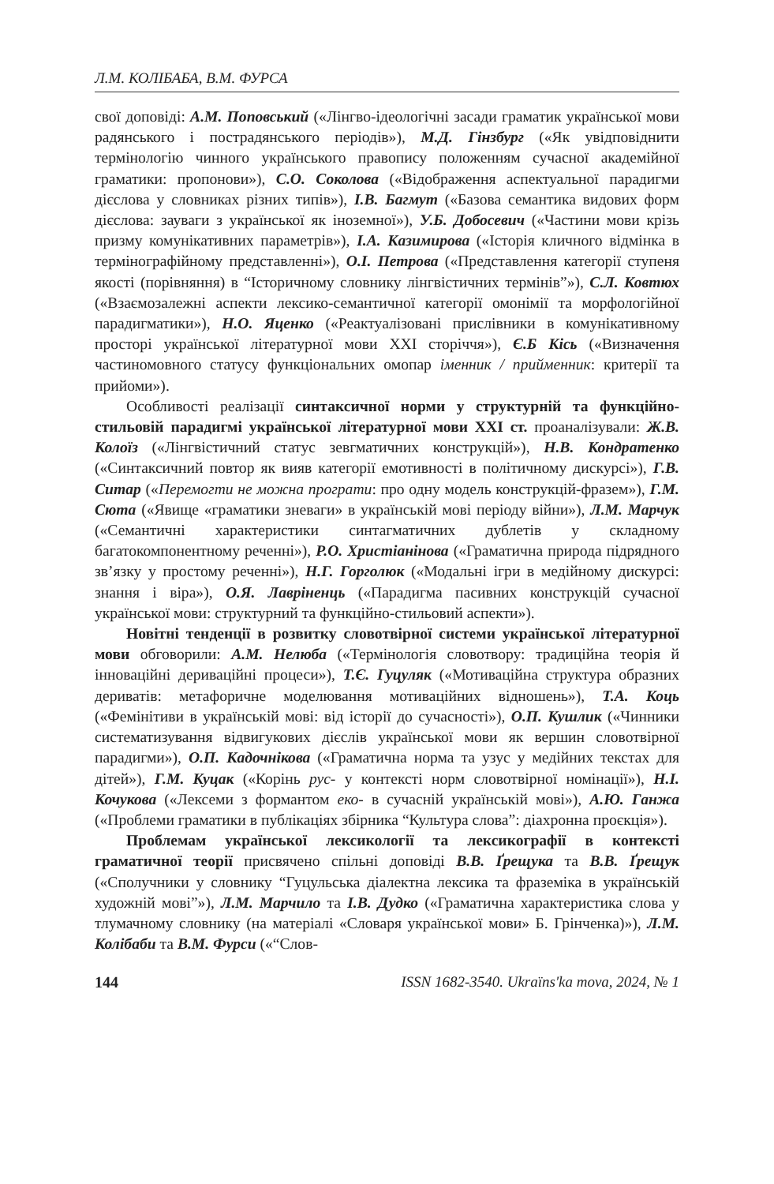Л.М. КОЛІБАБА, В.М. ФУРСА
свої доповіді: А.М. Поповський («Лінгво-ідеологічні засади граматик української мови радянського і пострадянського періодів»), М.Д. Гінзбург («Як увідповіднити термінологію чинного українського правопису положенням сучасної академійної граматики: пропонови»), С.О. Соколова («Відображення аспектуальної парадигми дієслова у словниках різних типів»), І.В. Багмут («Базова семантика видових форм дієслова: зауваги з української як іноземної»), У.Б. Добосевич («Частини мови крізь призму комунікативних параметрів»), І.А. Казимирова («Історія кличного відмінка в термінографійному представленні»), О.І. Петрова («Представлення категорії ступеня якості (порівняння) в “Історичному словнику лінгвістичних термінів”»), С.Л. Ковтюх («Взаємозалежні аспекти лексико-семантичної категорії омонімії та морфологійної парадигматики»), Н.О. Яценко («Реактуалізовані прислівники в комунікативному просторі української літературної мови XXI сторіччя»), Є.Б Кісь («Визначення частиномовного статусу функціональних омопар іменник / прийменник: критерії та прийоми»).
Особливості реалізації синтаксичної норми у структурній та функційно-стильовій парадигмі української літературної мови XXI ст. проаналізували: Ж.В. Колоїз («Лінгвістичний статус зевгматичних конструкцій»), Н.В. Кондратенко («Синтаксичний повтор як вияв категорії емотивності в політичному дискурсі»), Г.В. Ситар («Перемогти не можна програти: про одну модель конструкцій-фразем»), Г.М. Сюта («Явище «граматики зневаги» в українській мові періоду війни»), Л.М. Марчук («Семантичні характеристики синтагматичних дублетів у складному багатокомпонентному реченні»), Р.О. Христіанінова («Граматична природа підрядного зв’язку у простому реченні»), Н.Г. Горголюк («Модальні ігри в медійному дискурсі: знання і віра»), О.Я. Лавріненць («Парадигма пасивних конструкцій сучасної української мови: структурний та функційно-стильовий аспекти»).
Новітні тенденції в розвитку словотвірної системи української літературної мови обговорили: А.М. Нелюба («Термінологія словотвору: традиційна теорія й інноваційні дериваційні процеси»), Т.Є. Гуцуляк («Мотиваційна структура образних дериватів: метафоричне моделювання мотиваційних відношень»), Т.А. Коць («Фемінітиви в українській мові: від історії до сучасності»), О.П. Кушлик («Чинники систематизування відвигукових дієслів української мови як вершин словотвірної парадигми»), О.П. Кадочнікова («Граматична норма та узус у медійних текстах для дітей»), Г.М. Куцак («Корінь рус- у контексті норм словотвірної номінації»), Н.І. Кочукова («Лексеми з формантом еко- в сучасній українській мові»), А.Ю. Ганжа («Проблеми граматики в публікаціях збірника “Культура слова”: діахронна проєкція»).
Проблемам української лексикології та лексикографії в контексті граматичної теорії присвячено спільні доповіді В.В. Ґрещука та В.В. Ґрещук («Сполучники у словнику “Гуцульська діалектна лексика та фраземіка в українській художній мові”»), Л.М. Марчило та І.В. Дудко («Граматична характеристика слова у тлумачному словнику (на матеріалі «Словаря української мови» Б. Грінченка)»), Л.М. Колібаби та В.М. Фурси («“Слов-
144 ISSN 1682-3540. Ukraïns'ka mova, 2024, № 1